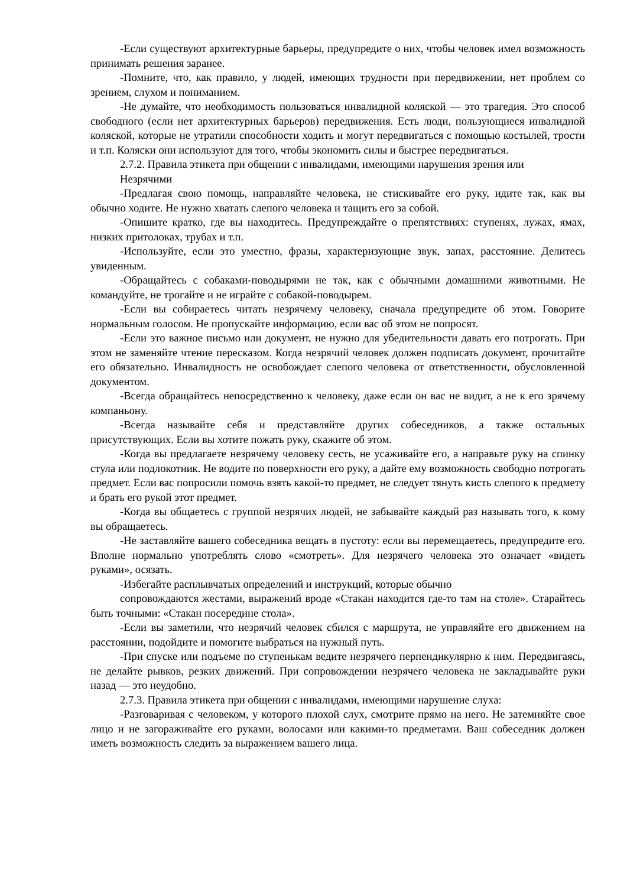-Если существуют архитектурные барьеры, предупредите о них, чтобы человек имел возможность принимать решения заранее.
-Помните, что, как правило, у людей, имеющих трудности при передвижении, нет проблем со зрением, слухом и пониманием.
-Не думайте, что необходимость пользоваться инвалидной коляской — это трагедия. Это способ свободного (если нет архитектурных барьеров) передвижения. Есть люди, пользующиеся инвалидной коляской, которые не утратили способности ходить и могут передвигаться с помощью костылей, трости и т.п. Коляски они используют для того, чтобы экономить силы и быстрее передвигаться.
2.7.2. Правила этикета при общении с инвалидами, имеющими нарушения зрения или
Незрячими
-Предлагая свою помощь, направляйте человека, не стискивайте его руку, идите так, как вы обычно ходите. Не нужно хватать слепого человека и тащить его за собой.
-Опишите кратко, где вы находитесь. Предупреждайте о препятствиях: ступенях, лужах, ямах, низких притолоках, трубах и т.п.
-Используйте, если это уместно, фразы, характеризующие звук, запах, расстояние. Делитесь увиденным.
-Обращайтесь с собаками-поводырями не так, как с обычными домашними животными. Не командуйте, не трогайте и не играйте с собакой-поводырем.
-Если вы собираетесь читать незрячему человеку, сначала предупредите об этом. Говорите нормальным голосом. Не пропускайте информацию, если вас об этом не попросят.
-Если это важное письмо или документ, не нужно для убедительности давать его потрогать. При этом не заменяйте чтение пересказом. Когда незрячий человек должен подписать документ, прочитайте его обязательно. Инвалидность не освобождает слепого человека от ответственности, обусловленной документом.
-Всегда обращайтесь непосредственно к человеку, даже если он вас не видит, а не к его зрячему компаньону.
-Всегда называйте себя и представляйте других собеседников, а также остальных присутствующих. Если вы хотите пожать руку, скажите об этом.
-Когда вы предлагаете незрячему человеку сесть, не усаживайте его, а направьте руку на спинку стула или подлокотник. Не водите по поверхности его руку, а дайте ему возможность свободно потрогать предмет. Если вас попросили помочь взять какой-то предмет, не следует тянуть кисть слепого к предмету и брать его рукой этот предмет.
-Когда вы общаетесь с группой незрячих людей, не забывайте каждый раз называть того, к кому вы обращаетесь.
-Не заставляйте вашего собеседника вещать в пустоту: если вы перемещаетесь, предупредите его. Вполне нормально употреблять слово «смотреть». Для незрячего человека это означает «видеть руками», осязать.
-Избегайте расплывчатых определений и инструкций, которые обычно
сопровождаются жестами, выражений вроде «Стакан находится где-то там на столе». Старайтесь быть точными: «Стакан посередине стола».
-Если вы заметили, что незрячий человек сбился с маршрута, не управляйте его движением на расстоянии, подойдите и помогите выбраться на нужный путь.
-При спуске или подъеме по ступенькам ведите незрячего перпендикулярно к ним. Передвигаясь, не делайте рывков, резких движений. При сопровождении незрячего человека не закладывайте руки назад — это неудобно.
2.7.3. Правила этикета при общении с инвалидами, имеющими нарушение слуха:
-Разговаривая с человеком, у которого плохой слух, смотрите прямо на него. Не затемняйте свое лицо и не загораживайте его руками, волосами или какими-то предметами. Ваш собеседник должен иметь возможность следить за выражением вашего лица.